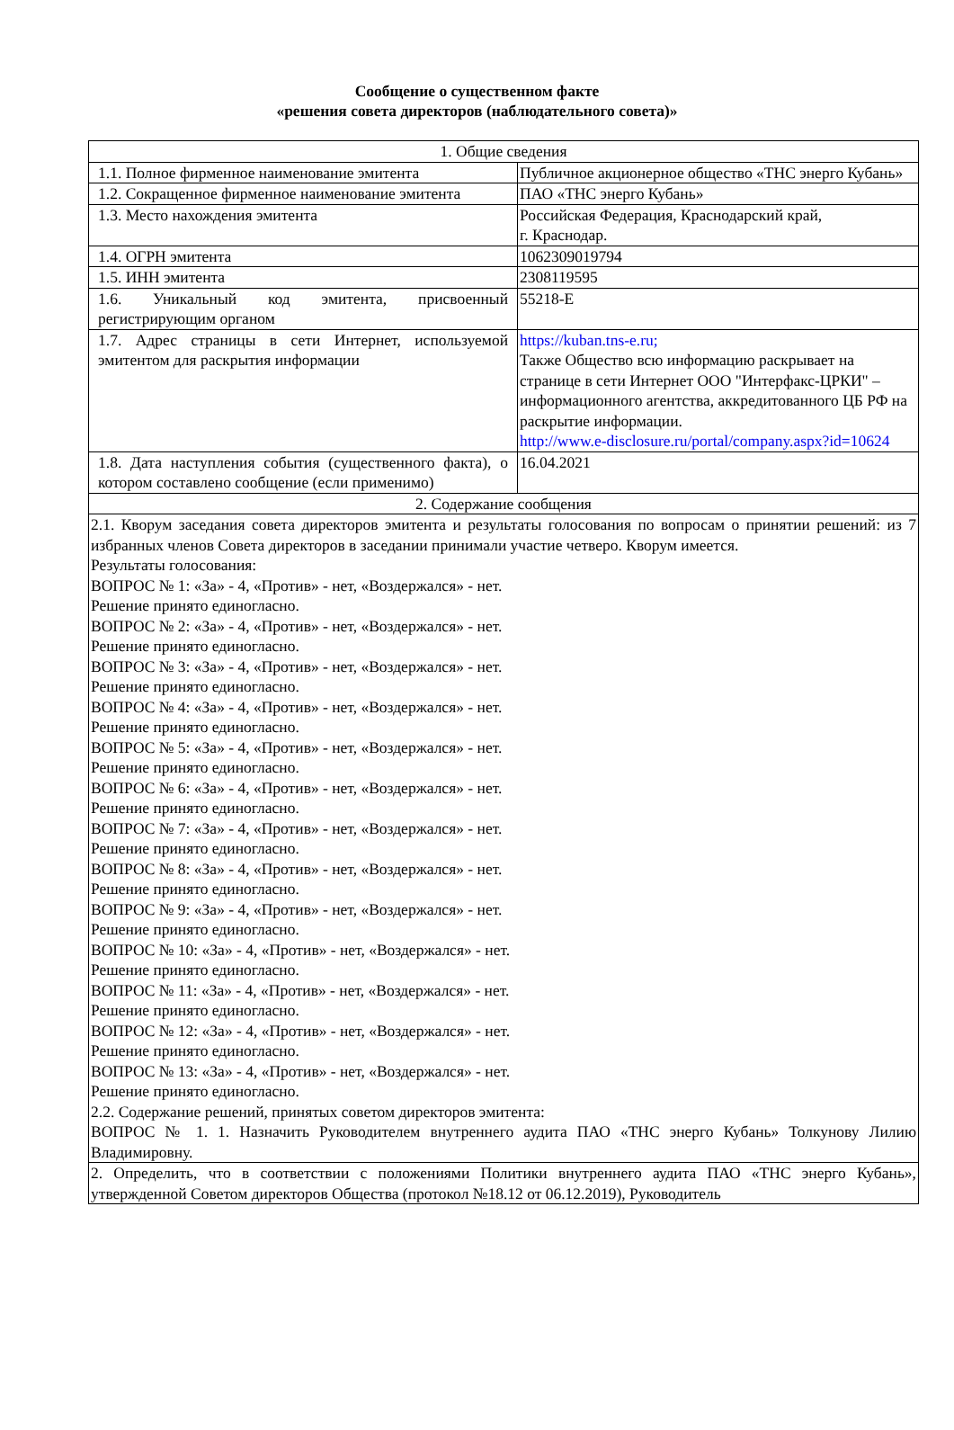Сообщение о существенном факте
«решения совета директоров (наблюдательного совета)»
| 1. Общие сведения | |
| 1.1. Полное фирменное наименование эмитента | Публичное акционерное общество «ТНС энерго Кубань» |
| 1.2. Сокращенное фирменное наименование эмитента | ПАО «ТНС энерго Кубань» |
| 1.3. Место нахождения эмитента | Российская Федерация, Краснодарский край, г. Краснодар. |
| 1.4. ОГРН эмитента | 1062309019794 |
| 1.5. ИНН эмитента | 2308119595 |
| 1.6. Уникальный код эмитента, присвоенный регистрирующим органом | 55218-E |
| 1.7. Адрес страницы в сети Интернет, используемой эмитентом для раскрытия информации | https://kuban.tns-e.ru; Также Общество всю информацию раскрывает на странице в сети Интернет ООО "Интерфакс-ЦРКИ" – информационного агентства, аккредитованного ЦБ РФ на раскрытие информации. http://www.e-disclosure.ru/portal/company.aspx?id=10624 |
| 1.8. Дата наступления события (существенного факта), о котором составлено сообщение (если применимо) | 16.04.2021 |
| 2. Содержание сообщения | |
| 2.1. Кворум заседания совета директоров эмитента и результаты голосования по вопросам о принятии решений: из 7 избранных членов Совета директоров в заседании принимали участие четверо. Кворум имеется. Результаты голосования: ВОПРОС № 1: «За» - 4, «Против» - нет, «Воздержался» - нет. Решение принято единогласно. ВОПРОС № 2: «За» - 4, «Против» - нет, «Воздержался» - нет. Решение принято единогласно. ВОПРОС № 3: «За» - 4, «Против» - нет, «Воздержался» - нет. Решение принято единогласно. ВОПРОС № 4: «За» - 4, «Против» - нет, «Воздержался» - нет. Решение принято единогласно. ВОПРОС № 5: «За» - 4, «Против» - нет, «Воздержался» - нет. Решение принято единогласно. ВОПРОС № 6: «За» - 4, «Против» - нет, «Воздержался» - нет. Решение принято единогласно. ВОПРОС № 7: «За» - 4, «Против» - нет, «Воздержался» - нет. Решение принято единогласно. ВОПРОС № 8: «За» - 4, «Против» - нет, «Воздержался» - нет. Решение принято единогласно. ВОПРОС № 9: «За» - 4, «Против» - нет, «Воздержался» - нет. Решение принято единогласно. ВОПРОС № 10: «За» - 4, «Против» - нет, «Воздержался» - нет. Решение принято единогласно. ВОПРОС № 11: «За» - 4, «Против» - нет, «Воздержался» - нет. Решение принято единогласно. ВОПРОС № 12: «За» - 4, «Против» - нет, «Воздержался» - нет. Решение принято единогласно. ВОПРОС № 13: «За» - 4, «Против» - нет, «Воздержался» - нет. Решение принято единогласно. 2.2. Содержание решений, принятых советом директоров эмитента: ВОПРОС № 1. 1. Назначить Руководителем внутреннего аудита ПАО «ТНС энерго Кубань» Толкунову Лилию Владимировну. | |
| 2. Определить, что в соответствии с положениями Политики внутреннего аудита ПАО «ТНС энерго Кубань», утвержденной Советом директоров Общества (протокол №18.12 от 06.12.2019), Руководитель | |